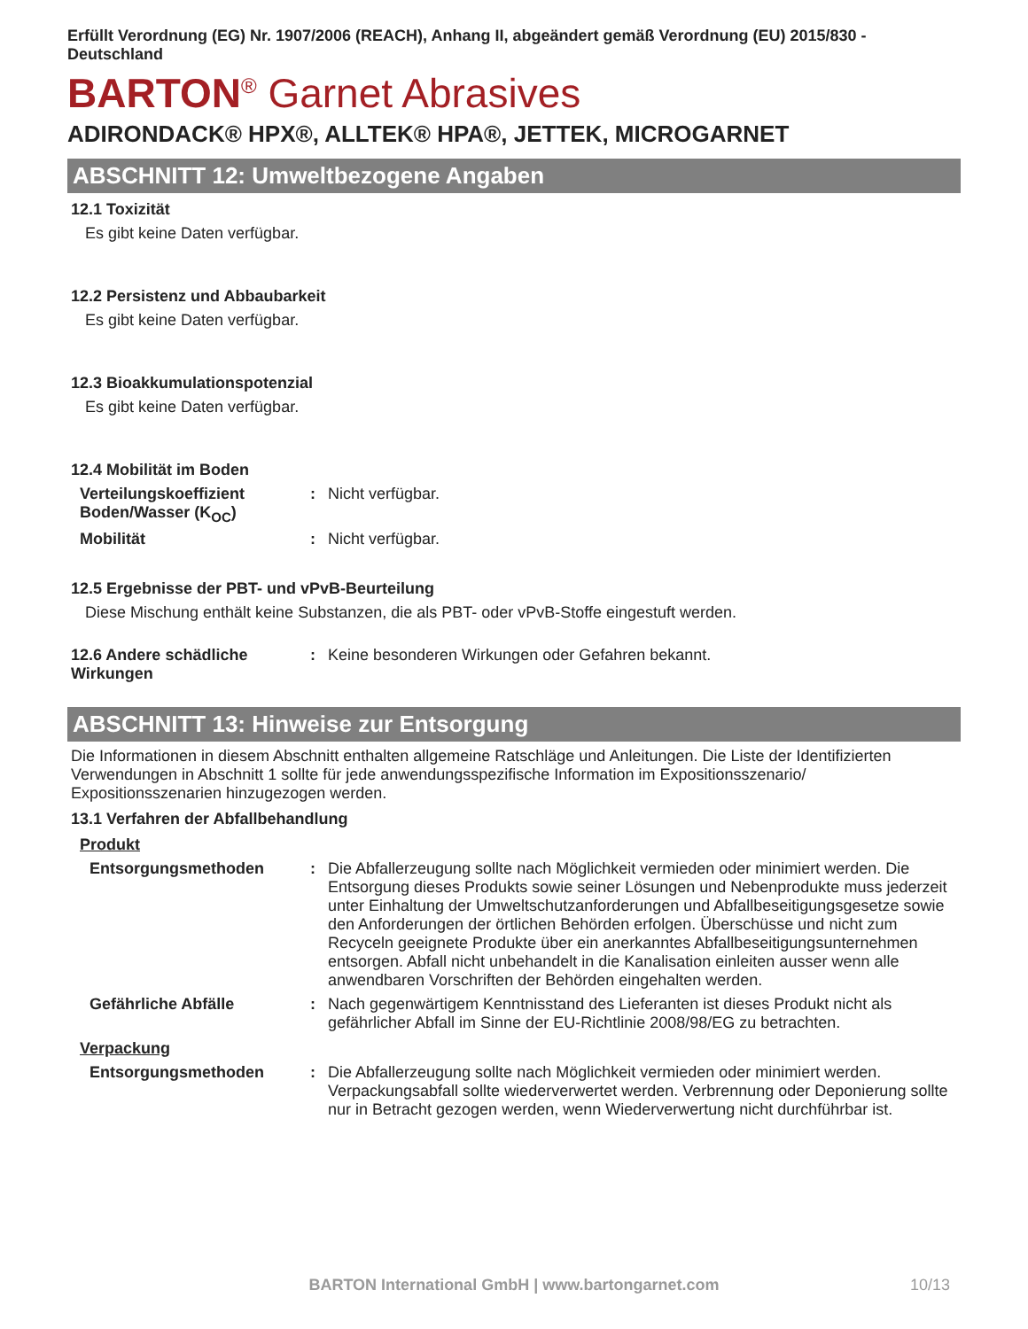Erfüllt Verordnung (EG) Nr. 1907/2006 (REACH), Anhang II, abgeändert gemäß Verordnung (EU) 2015/830 - Deutschland
BARTON<sup>®</sup> Garnet Abrasives
ADIRONDACK® HPX®, ALLTEK® HPA®, JETTEK, MICROGARNET
ABSCHNITT 12: Umweltbezogene Angaben
12.1 Toxizität
Es gibt keine Daten verfügbar.
12.2 Persistenz und Abbaubarkeit
Es gibt keine Daten verfügbar.
12.3 Bioakkumulationspotenzial
Es gibt keine Daten verfügbar.
12.4 Mobilität im Boden
Verteilungskoeffizient Boden/Wasser (K<sub>OC</sub>)
: Nicht verfügbar.
Mobilität : Nicht verfügbar.
12.5 Ergebnisse der PBT- und vPvB-Beurteilung
Diese Mischung enthält keine Substanzen, die als PBT- oder vPvB-Stoffe eingestuft werden.
12.6 Andere schädliche Wirkungen
: Keine besonderen Wirkungen oder Gefahren bekannt.
ABSCHNITT 13: Hinweise zur Entsorgung
Die Informationen in diesem Abschnitt enthalten allgemeine Ratschläge und Anleitungen. Die Liste der Identifizierten Verwendungen in Abschnitt 1 sollte für jede anwendungsspezifische Information im Expositionsszenario/ Expositionsszenarien hinzugezogen werden.
13.1 Verfahren der Abfallbehandlung
Produkt
Entsorgungsmethoden : Die Abfallerzeugung sollte nach Möglichkeit vermieden oder minimiert werden. Die Entsorgung dieses Produkts sowie seiner Lösungen und Nebenprodukte muss jederzeit unter Einhaltung der Umweltschutzanforderungen und Abfallbeseitigungsgesetze sowie den Anforderungen der örtlichen Behörden erfolgen. Überschüsse und nicht zum Recyceln geeignete Produkte über ein anerkanntes Abfallbeseitigungsunternehmen entsorgen. Abfall nicht unbehandelt in die Kanalisation einleiten ausser wenn alle anwendbaren Vorschriften der Behörden eingehalten werden.
Gefährliche Abfälle : Nach gegenwärtigem Kenntnisstand des Lieferanten ist dieses Produkt nicht als gefährlicher Abfall im Sinne der EU-Richtlinie 2008/98/EG zu betrachten.
Verpackung
Entsorgungsmethoden : Die Abfallerzeugung sollte nach Möglichkeit vermieden oder minimiert werden. Verpackungsabfall sollte wiederverwertet werden. Verbrennung oder Deponierung sollte nur in Betracht gezogen werden, wenn Wiederverwertung nicht durchführbar ist.
BARTON International GmbH | www.bartongarnet.com 10/13